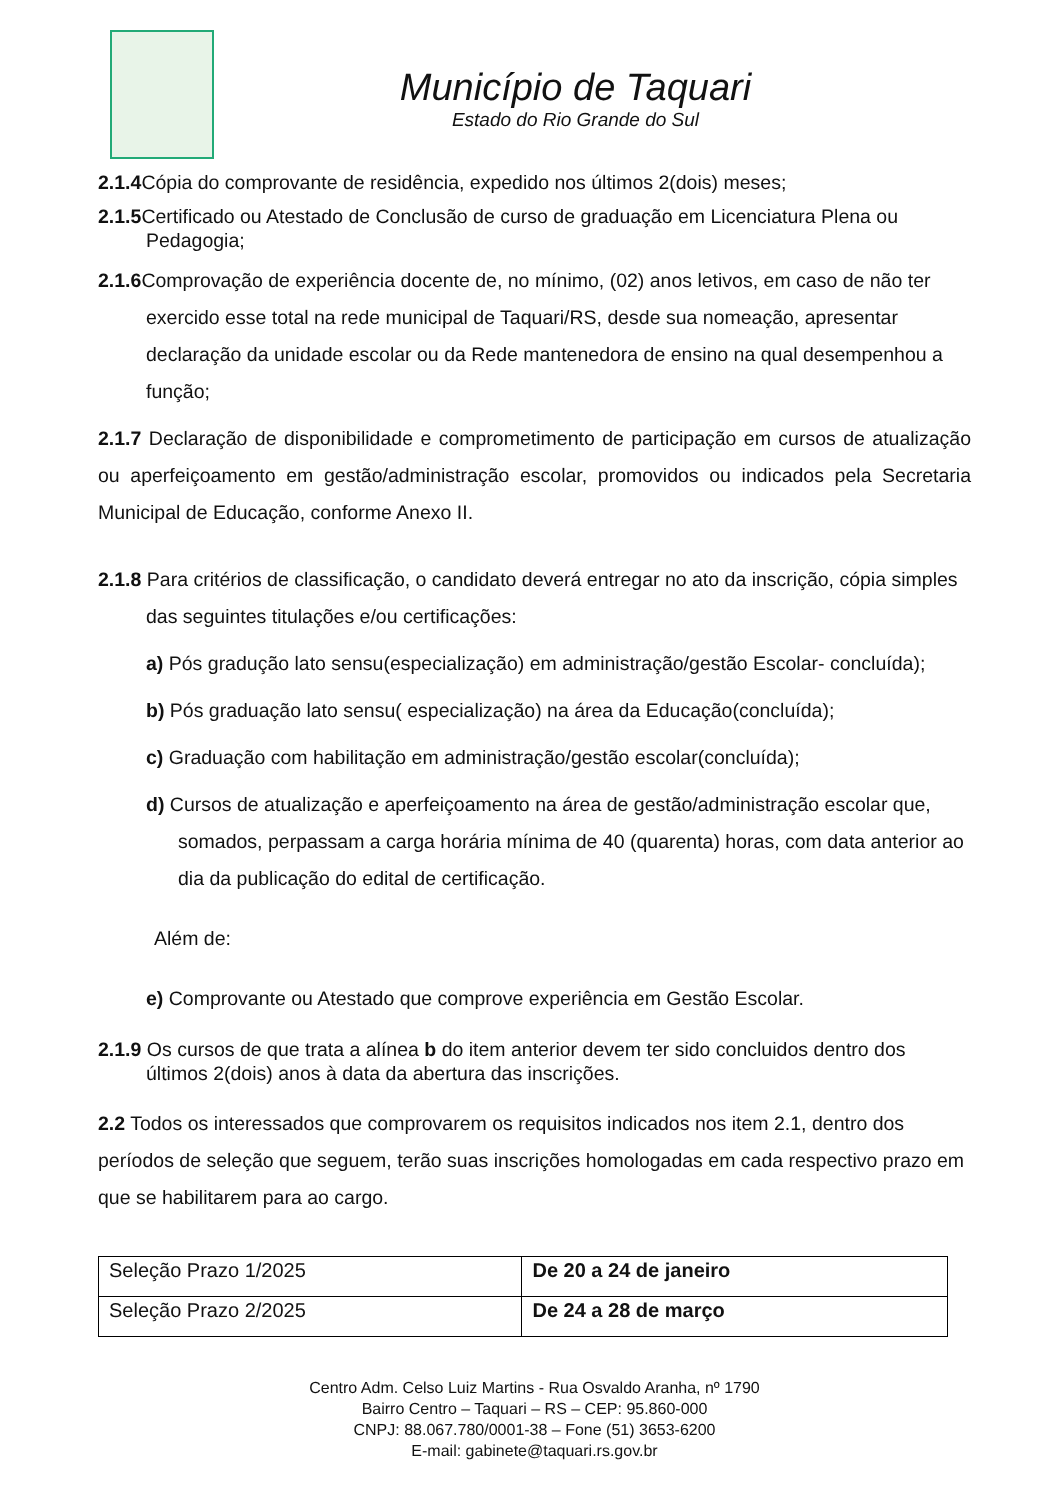Município de Taquari
Estado do Rio Grande do Sul
2.1.4 Cópia do comprovante de residência, expedido nos últimos 2(dois) meses;
2.1.5 Certificado ou Atestado de Conclusão de curso de graduação em Licenciatura Plena ou Pedagogia;
2.1.6 Comprovação de experiência docente de, no mínimo, (02) anos letivos, em caso de não ter exercido esse total na rede municipal de Taquari/RS, desde sua nomeação, apresentar declaração da unidade escolar ou da Rede mantenedora de ensino na qual desempenhou a função;
2.1.7 Declaração de disponibilidade e comprometimento de participação em cursos de atualização ou aperfeiçoamento em gestão/administração escolar, promovidos ou indicados pela Secretaria Municipal de Educação, conforme Anexo II.
2.1.8 Para critérios de classificação, o candidato deverá entregar no ato da inscrição, cópia simples das seguintes titulações e/ou certificações:
a) Pós gradução lato sensu(especialização) em administração/gestão Escolar- concluída);
b) Pós graduação lato sensu( especialização) na área da Educação(concluída);
c) Graduação com habilitação em administração/gestão escolar(concluída);
d) Cursos de atualização e aperfeiçoamento na área de gestão/administração escolar que, somados, perpassam a carga horária mínima de 40 (quarenta) horas, com data anterior ao dia da publicação do edital de certificação.
Além de:
e) Comprovante ou Atestado que comprove experiência em Gestão Escolar.
2.1.9 Os cursos de que trata a alínea b do item anterior devem ter sido concluidos dentro dos últimos 2(dois) anos à data da abertura das inscrições.
2.2 Todos os interessados que comprovarem os requisitos indicados nos item 2.1, dentro dos períodos de seleção que seguem, terão suas inscrições homologadas em cada respectivo prazo em que se habilitarem para ao cargo.
| Seleção Prazo 1/2025 | De 20 a 24 de janeiro |
| Seleção Prazo 2/2025 | De 24 a 28 de março |
Centro Adm. Celso Luiz Martins - Rua Osvaldo Aranha, nº 1790
Bairro Centro – Taquari – RS – CEP: 95.860-000
CNPJ: 88.067.780/0001-38 – Fone (51) 3653-6200
E-mail: gabinete@taquari.rs.gov.br